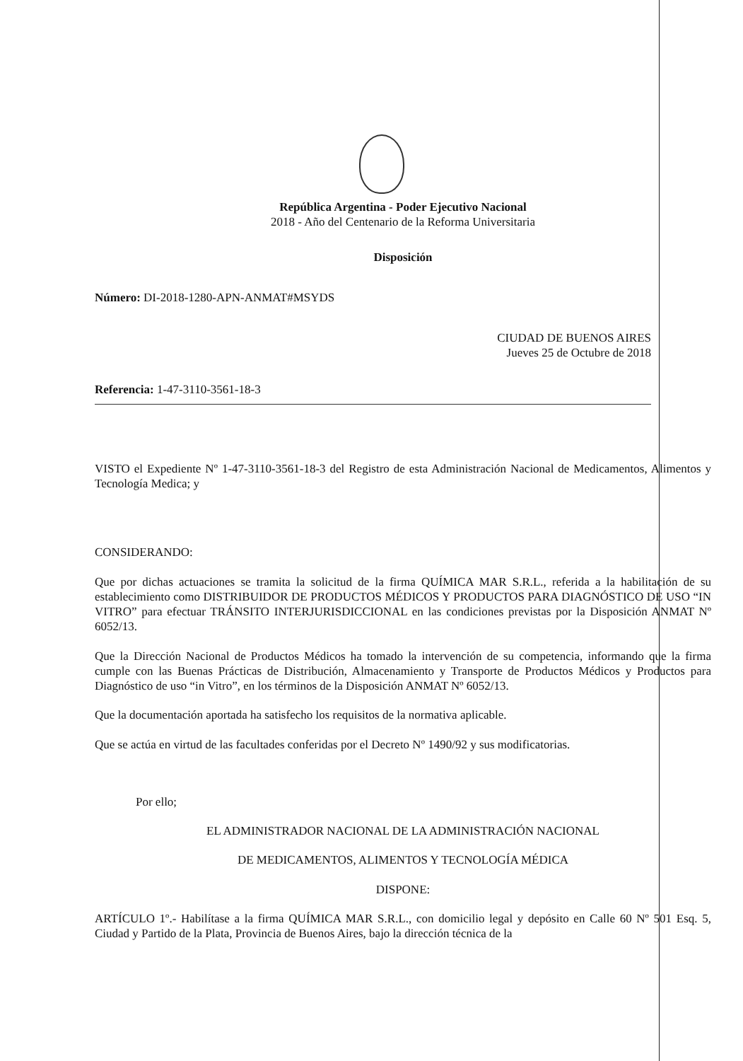República Argentina - Poder Ejecutivo Nacional
2018 - Año del Centenario de la Reforma Universitaria
Disposición
Número: DI-2018-1280-APN-ANMAT#MSYDS
CIUDAD DE BUENOS AIRES
Jueves 25 de Octubre de 2018
Referencia: 1-47-3110-3561-18-3
VISTO el Expediente Nº 1-47-3110-3561-18-3 del Registro de esta Administración Nacional de Medicamentos, Alimentos y Tecnología Medica; y
CONSIDERANDO:
Que por dichas actuaciones se tramita la solicitud de la firma QUÍMICA MAR S.R.L., referida a la habilitación de su establecimiento como DISTRIBUIDOR DE PRODUCTOS MÉDICOS Y PRODUCTOS PARA DIAGNÓSTICO DE USO “IN VITRO” para efectuar TRÁNSITO INTERJURISDICCIONAL en las condiciones previstas por la Disposición ANMAT Nº 6052/13.
Que la Dirección Nacional de Productos Médicos ha tomado la intervención de su competencia, informando que la firma cumple con las Buenas Prácticas de Distribución, Almacenamiento y Transporte de Productos Médicos y Productos para Diagnóstico de uso “in Vitro”, en los términos de la Disposición ANMAT Nº 6052/13.
Que la documentación aportada ha satisfecho los requisitos de la normativa aplicable.
Que se actúa en virtud de las facultades conferidas por el Decreto Nº 1490/92 y sus modificatorias.
Por ello;
EL ADMINISTRADOR NACIONAL DE LA ADMINISTRACIÓN NACIONAL
DE MEDICAMENTOS, ALIMENTOS Y TECNOLOGÍA MÉDICA
DISPONE:
ARTÍCULO 1º.- Habilítase a la firma QUÍMICA MAR S.R.L., con domicilio legal y depósito en Calle 60 Nº 501 Esq. 5, Ciudad y Partido de la Plata, Provincia de Buenos Aires, bajo la dirección técnica de la